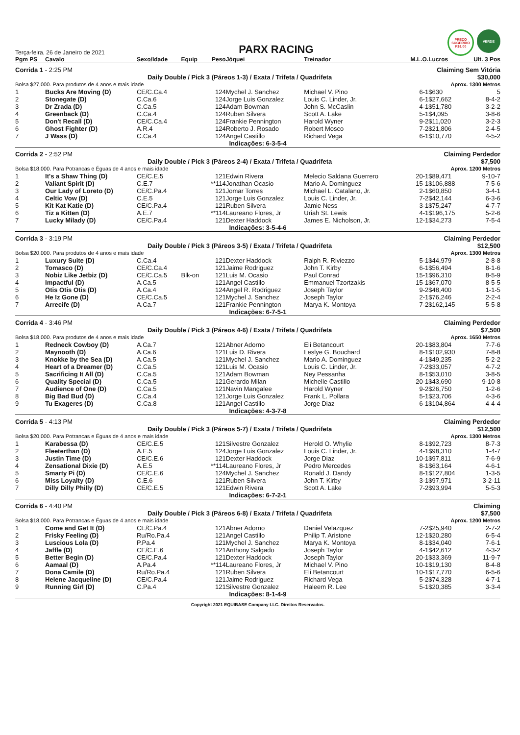Terça-feira, 26 de Janeiro de 2021
PARX RACING
PREÇO SUGERIDO R$1,00
VERDE
| Pgm PS | Cavalo | Sexo/Idade | Equip | Peso | Jóquei | Treinador | M.L.O. | Lucros | Ult. 3 Pos |
| --- | --- | --- | --- | --- | --- | --- | --- | --- | --- |
| Corrida 1 - 2:25 PM | | | | | | Claiming Sem Vitória | | | |
| Daily Double / Pick 3 (Páreos 1-3) / Exata / Trifeta / Quadrifeta | | | | | | | | | $30,000 |
| Bolsa $27,000. Para produtos de 4 anos e mais idade | | | | | | | Aprox. 1300 Metros | | |
| 1 | Bucks Are Moving (D) | CE/C.Ca.4 | | 124 | Mychel J. Sanchez | Michael V. Pino | 6-1 | $630 | 5 |
| 2 | Stonegate (D) | C.Ca.6 | | 124 | Jorge Luis Gonzalez | Louis C. Linder, Jr. | 6-1 | $27,662 | 8-4-2 |
| 3 | Dr Zrada (D) | C.Ca.5 | | 124 | Adam Bowman | John S. McCaslin | 4-1 | $51,780 | 3-2-2 |
| 4 | Greenback (D) | C.Ca.4 | | 124 | Ruben Silvera | Scott A. Lake | 5-1 | $4,095 | 3-8-6 |
| 5 | Don't Recall (D) | CE/C.Ca.4 | | 124 | Frankie Pennington | Harold Wyner | 9-2 | $11,020 | 3-2-3 |
| 6 | Ghost Fighter (D) | A.R.4 | | 124 | Roberto J. Rosado | Robert Mosco | 7-2 | $21,806 | 2-4-5 |
| 7 | J Wass (D) | C.Ca.4 | | 124 | Angel Castillo | Richard Vega | 6-1 | $10,770 | 4-5-2 |
| Indicações: 6-3-5-4 | | | | | | | | | |
| Corrida 2 - 2:52 PM | | | | | | Claiming Perdedor | | | |
| Daily Double / Pick 3 (Páreos 2-4) / Exata / Trifeta / Quadrifeta | | | | | | | | | $7,500 |
| Bolsa $18,000. Para Potrancas e Éguas de 4 anos e mais idade | | | | | | | Aprox. 1200 Metros | | |
| 1 | It's a Shaw Thing (D) | CE/C.E.5 | | 121 | Edwin Rivera | Melecio Saldana Guerrero | 20-1 | $89,471 | 9-10-7 |
| 2 | Valiant Spirit (D) | C.E.7 | | **114 | Jonathan Ocasio | Mario A. Dominguez | 15-1 | $106,888 | 7-5-6 |
| 3 | Our Lady of Loreto (D) | CE/C.Pa.4 | | 121 | Jomar Torres | Michael L. Catalano, Jr. | 2-1 | $60,850 | 3-4-1 |
| 4 | Celtic Vow (D) | C.E.5 | | 121 | Jorge Luis Gonzalez | Louis C. Linder, Jr. | 7-2 | $42,144 | 6-3-6 |
| 5 | Kit Kat Katie (D) | CE/C.Pa.4 | | 121 | Ruben Silvera | Jamie Ness | 3-1 | $75,247 | 4-7-7 |
| 6 | Tiz a Kitten (D) | A.E.7 | | **114 | Laureano Flores, Jr | Uriah St. Lewis | 4-1 | $196,175 | 5-2-6 |
| 7 | Lucky Milady (D) | CE/C.Pa.4 | | 121 | Dexter Haddock | James E. Nicholson, Jr. | 12-1 | $34,273 | 7-5-4 |
| Indicações: 3-5-4-6 | | | | | | | | | |
| Corrida 3 - 3:19 PM | | | | | | Claiming Perdedor | | | |
| Daily Double / Pick 3 (Páreos 3-5) / Exata / Trifeta / Quadrifeta | | | | | | | | | $12,500 |
| Bolsa $20,000. Para produtos de 4 anos e mais idade | | | | | | | Aprox. 1300 Metros | | |
| 1 | Luxury Suite (D) | C.Ca.4 | | 121 | Dexter Haddock | Ralph R. Riviezzo | 5-1 | $44,979 | 2-8-8 |
| 2 | Tomasco (D) | CE/C.Ca.4 | | 121 | Jaime Rodriguez | John T. Kirby | 6-1 | $56,494 | 8-1-6 |
| 3 | Nobiz Like Jetbiz (D) | CE/C.Ca.5 | Blk-on | 121 | Luis M. Ocasio | Paul Conrad | 15-1 | $96,310 | 8-5-9 |
| 4 | Impactful (D) | A.Ca.5 | | 121 | Angel Castillo | Emmanuel Tzortzakis | 15-1 | $67,070 | 8-5-5 |
| 5 | Otis Otis Otis (D) | A.Ca.4 | | 124 | Angel R. Rodriguez | Joseph Taylor | 9-2 | $48,400 | 1-1-5 |
| 6 | He Iz Gone (D) | CE/C.Ca.5 | | 121 | Mychel J. Sanchez | Joseph Taylor | 2-1 | $76,246 | 2-2-4 |
| 7 | Arrecife (D) | A.Ca.7 | | 121 | Frankie Pennington | Marya K. Montoya | 7-2 | $162,145 | 5-5-8 |
| Indicações: 6-7-5-1 | | | | | | | | | |
| Corrida 4 - 3:46 PM | | | | | | Claiming Perdedor | | | |
| Daily Double / Pick 3 (Páreos 4-6) / Exata / Trifeta / Quadrifeta | | | | | | | | | $7,500 |
| Bolsa $18,000. Para produtos de 4 anos e mais idade | | | | | | | Aprox. 1650 Metros | | |
| 1 | Redneck Cowboy (D) | A.Ca.7 | | 121 | Abner Adorno | Eli Betancourt | 20-1 | $83,804 | 7-7-6 |
| 2 | Maynooth (D) | A.Ca.6 | | 121 | Luis D. Rivera | Leslye G. Bouchard | 8-1 | $102,930 | 7-8-8 |
| 3 | Knokke by the Sea (D) | A.Ca.5 | | 121 | Mychel J. Sanchez | Mario A. Dominguez | 4-1 | $49,235 | 5-2-2 |
| 4 | Heart of a Dreamer (D) | C.Ca.5 | | 121 | Luis M. Ocasio | Louis C. Linder, Jr. | 7-2 | $33,057 | 4-7-2 |
| 5 | Sacrificing It All (D) | C.Ca.5 | | 121 | Adam Bowman | Ney Pessanha | 8-1 | $53,010 | 3-8-5 |
| 6 | Quality Special (D) | C.Ca.5 | | 121 | Gerardo Milan | Michelle Castillo | 20-1 | $43,690 | 9-10-8 |
| 7 | Audience of One (D) | C.Ca.5 | | 121 | Navin Mangalee | Harold Wyner | 9-2 | $26,750 | 1-2-6 |
| 8 | Big Bad Bud (D) | C.Ca.4 | | 121 | Jorge Luis Gonzalez | Frank L. Pollara | 5-1 | $23,706 | 4-3-6 |
| 9 | Tu Exageres (D) | C.Ca.8 | | 121 | Angel Castillo | Jorge Diaz | 6-1 | $104,864 | 4-4-4 |
| Indicações: 4-3-7-8 | | | | | | | | | |
| Corrida 5 - 4:13 PM | | | | | | Claiming Perdedor | | | |
| Daily Double / Pick 3 (Páreos 5-7) / Exata / Trifeta / Quadrifeta | | | | | | | | | $12,500 |
| Bolsa $20,000. Para Potrancas e Éguas de 4 anos e mais idade | | | | | | | Aprox. 1300 Metros | | |
| 1 | Karabessa (D) | CE/C.E.5 | | 121 | Silvestre Gonzalez | Herold O. Whylie | 8-1 | $92,723 | 8-7-3 |
| 2 | Fleeterthan (D) | A.E.5 | | 124 | Jorge Luis Gonzalez | Louis C. Linder, Jr. | 4-1 | $98,310 | 1-4-7 |
| 3 | Justin Time (D) | CE/C.E.6 | | 121 | Dexter Haddock | Jorge Diaz | 10-1 | $97,811 | 7-6-9 |
| 4 | Zensational Dixie (D) | A.E.5 | | **114 | Laureano Flores, Jr | Pedro Mercedes | 8-1 | $63,164 | 4-6-1 |
| 5 | Smarty Pi (D) | CE/C.E.6 | | 124 | Mychel J. Sanchez | Ronald J. Dandy | 8-1 | $127,804 | 1-3-5 |
| 6 | Miss Loyalty (D) | C.E.6 | | 121 | Ruben Silvera | John T. Kirby | 3-1 | $97,971 | 3-2-11 |
| 7 | Dilly Dilly Philly (D) | CE/C.E.5 | | 121 | Edwin Rivera | Scott A. Lake | 7-2 | $93,994 | 5-5-3 |
| Indicações: 6-7-2-1 | | | | | | | | | |
| Corrida 6 - 4:40 PM | | | | | | Claiming | | | |
| Daily Double / Pick 3 (Páreos 6-8) / Exata / Trifeta / Quadrifeta | | | | | | | | | $7,500 |
| Bolsa $18,000. Para Potrancas e Éguas de 4 anos e mais idade | | | | | | | Aprox. 1200 Metros | | |
| 1 | Come and Get It (D) | CE/C.Pa.4 | | 121 | Abner Adorno | Daniel Velazquez | 7-2 | $25,940 | 2-7-2 |
| 2 | Frisky Feeling (D) | Ru/Ro.Pa.4 | | 121 | Angel Castillo | Philip T. Aristone | 12-1 | $20,280 | 6-5-4 |
| 3 | Luscious Lola (D) | P.Pa.4 | | 121 | Mychel J. Sanchez | Marya K. Montoya | 8-1 | $34,040 | 7-6-1 |
| 4 | Jaffle (D) | CE/C.E.6 | | 121 | Anthony Salgado | Joseph Taylor | 4-1 | $42,612 | 4-3-2 |
| 5 | Better Begin (D) | CE/C.Pa.4 | | 121 | Dexter Haddock | Joseph Taylor | 20-1 | $33,369 | 11-9-7 |
| 6 | Aamaal (D) | A.Pa.4 | | **114 | Laureano Flores, Jr | Michael V. Pino | 10-1 | $19,130 | 8-4-8 |
| 7 | Dona Camile (D) | Ru/Ro.Pa.4 | | 121 | Ruben Silvera | Eli Betancourt | 10-1 | $17,770 | 6-5-6 |
| 8 | Helene Jacqueline (D) | CE/C.Pa.4 | | 121 | Jaime Rodriguez | Richard Vega | 5-2 | $74,328 | 4-7-1 |
| 9 | Running Girl (D) | C.Pa.4 | | 121 | Silvestre Gonzalez | Haleem R. Lee | 5-1 | $20,385 | 3-3-4 |
| Indicações: 8-1-4-9 | | | | | | | | | |
Copyright 2021 EQUIBASE Company LLC. Direitos Reservados.